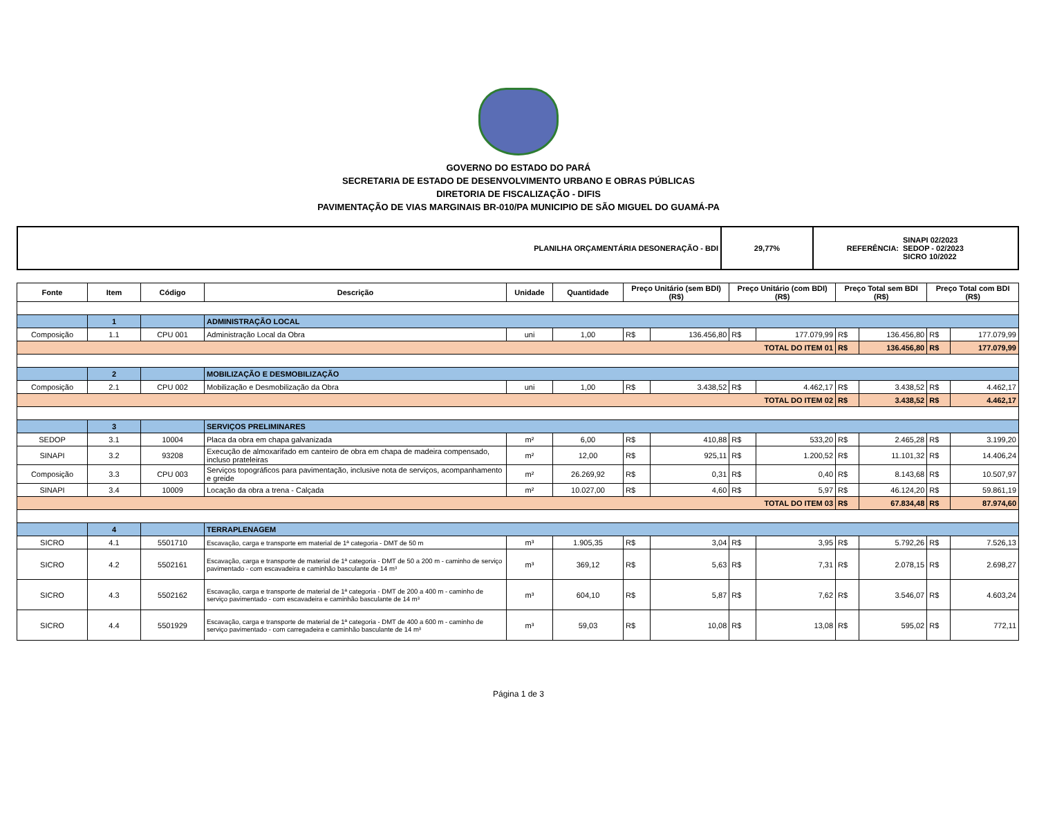GOVERNO DO ESTADO DO PARÁ
SECRETARIA DE ESTADO DE DESENVOLVIMENTO URBANO E OBRAS PÚBLICAS
DIRETORIA DE FISCALIZAÇÃO - DIFIS
PAVIMENTAÇÃO DE VIAS MARGINAIS BR-010/PA MUNICIPIO DE SÃO MIGUEL DO GUAMÁ-PA
| PLANILHA ORÇAMENTÁRIA DESONERAÇÃO - BDI | 29,77% | REFERÊNCIA: | SINAPI 02/2023 SEDOP - 02/2023 SICRO 10/2022 |
| Fonte | Item | Código | Descrição | Unidade | Quantidade | Preço Unitário (sem BDI) (R$) | | Preço Unitário (com BDI) (R$) | | Preço Total sem BDI (R$) | | Preço Total com BDI (R$) | |
| --- | --- | --- | --- | --- | --- | --- | --- | --- | --- | --- | --- | --- | --- |
| | 1 | | ADMINISTRAÇÃO LOCAL | | | | | | | | | | |
| Composição | 1.1 | CPU 001 | Administração Local da Obra | uni | 1,00 | R$ | 136.456,80 | R$ | 177.079,99 | R$ | 136.456,80 | R$ | 177.079,99 |
| TOTAL DO ITEM 01 | | | | | | | | | | R$ | 136.456,80 | R$ | 177.079,99 |
| | 2 | | MOBILIZAÇÃO E DESMOBILIZAÇÃO | | | | | | | | | | |
| Composição | 2.1 | CPU 002 | Mobilização e Desmobilização da Obra | uni | 1,00 | R$ | 3.438,52 | R$ | 4.462,17 | R$ | 3.438,52 | R$ | 4.462,17 |
| TOTAL DO ITEM 02 | | | | | | | | | | R$ | 3.438,52 | R$ | 4.462,17 |
| | 3 | | SERVIÇOS PRELIMINARES | | | | | | | | | | |
| SEDOP | 3.1 | 10004 | Placa da obra em chapa galvanizada | m² | 6,00 | R$ | 410,88 | R$ | 533,20 | R$ | 2.465,28 | R$ | 3.199,20 |
| SINAPI | 3.2 | 93208 | Execução de almoxarifado em canteiro de obra em chapa de madeira compensado, incluso prateleiras | m² | 12,00 | R$ | 925,11 | R$ | 1.200,52 | R$ | 11.101,32 | R$ | 14.406,24 |
| Composição | 3.3 | CPU 003 | Serviços topográficos para pavimentação, inclusive nota de serviços, acompanhamento e greide | m² | 26.269,92 | R$ | 0,31 | R$ | 0,40 | R$ | 8.143,68 | R$ | 10.507,97 |
| SINAPI | 3.4 | 10009 | Locação da obra a trena - Calçada | m² | 10.027,00 | R$ | 4,60 | R$ | 5,97 | R$ | 46.124,20 | R$ | 59.861,19 |
| TOTAL DO ITEM 03 | | | | | | | | | | R$ | 67.834,48 | R$ | 87.974,60 |
| | 4 | | TERRAPLENAGEM | | | | | | | | | | |
| SICRO | 4.1 | 5501710 | Escavação, carga e transporte em material de 1ª categoria - DMT de 50 m | m³ | 1.905,35 | R$ | 3,04 | R$ | 3,95 | R$ | 5.792,26 | R$ | 7.526,13 |
| SICRO | 4.2 | 5502161 | Escavação, carga e transporte de material de 1ª categoria - DMT de 50 a 200 m - caminho de serviço pavimentado - com escavadeira e caminhão basculante de 14 m³ | m³ | 369,12 | R$ | 5,63 | R$ | 7,31 | R$ | 2.078,15 | R$ | 2.698,27 |
| SICRO | 4.3 | 5502162 | Escavação, carga e transporte de material de 1ª categoria - DMT de 200 a 400 m - caminho de serviço pavimentado - com escavadeira e caminhão basculante de 14 m³ | m³ | 604,10 | R$ | 5,87 | R$ | 7,62 | R$ | 3.546,07 | R$ | 4.603,24 |
| SICRO | 4.4 | 5501929 | Escavação, carga e transporte de material de 1ª categoria - DMT de 400 a 600 m - caminho de serviço pavimentado - com carregadeira e caminhão basculante de 14 m³ | m³ | 59,03 | R$ | 10,08 | R$ | 13,08 | R$ | 595,02 | R$ | 772,11 |
Página 1 de 3